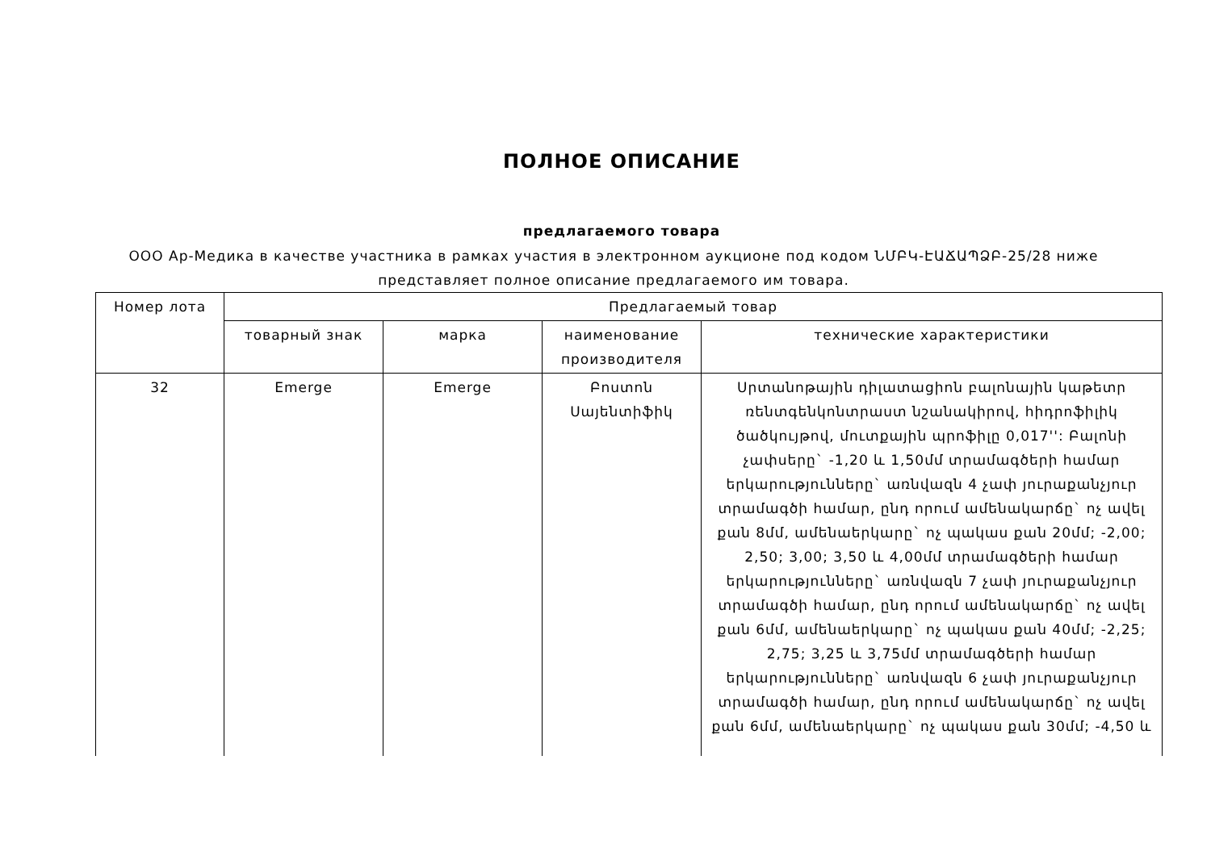ПОЛНОЕ ОПИСАНИЕ
предлагаемого товара
ООО Ар-Медика в качестве участника в рамках участия в электронном аукционе под кодом ՆՄԲԿ-ԷԱՃԱՊՁԲ-25/28 ниже представляет полное описание предлагаемого им товара.
| Номер лота | Предлагаемый товар | | | |
| --- | --- | --- | --- | --- |
| | товарный знак | марка | наименование производителя | технические характеристики |
| 32 | Emerge | Emerge | Բոստոն Սայենտիֆիկ | Սրտանոթային դիլատացիոն բալոնային կաթետր ռենտգենկոնտրաստ նշանակիրով, հիդրոֆիլիկ ծածկույթով, մուտքային պրոֆիլը 0,017'': Բալոնի չափսերը` -1,20 և 1,50մմ տրամագծերի համար երկարությունները` առնվազն 4 չափ յուրաքանչյուր տրամագծի համար, ընդ որում ամենակարճը` ոչ ավել քան 8մմ, ամենաերկարը` ոչ պակաս քան 20մմ; -2,00; 2,50; 3,00; 3,50 և 4,00մմ տրամագծերի համար երկարությունները` առնվազն 7 չափ յուրաքանչյուր տրամագծի համար, ընդ որում ամենակարճը` ոչ ավել քան 6մմ, ամենաերկարը` ոչ պակաս քան 40մմ; -2,25; 2,75; 3,25 և 3,75մմ տրամագծերի համար երկարությունները` առնվազն 6 չափ յուրաքանչյուր տրամագծի համար, ընդ որում ամենակարճը` ոչ ավել քան 6մմ, ամենաերկարը` ոչ պակաս քան 30մմ; -4,50 և |